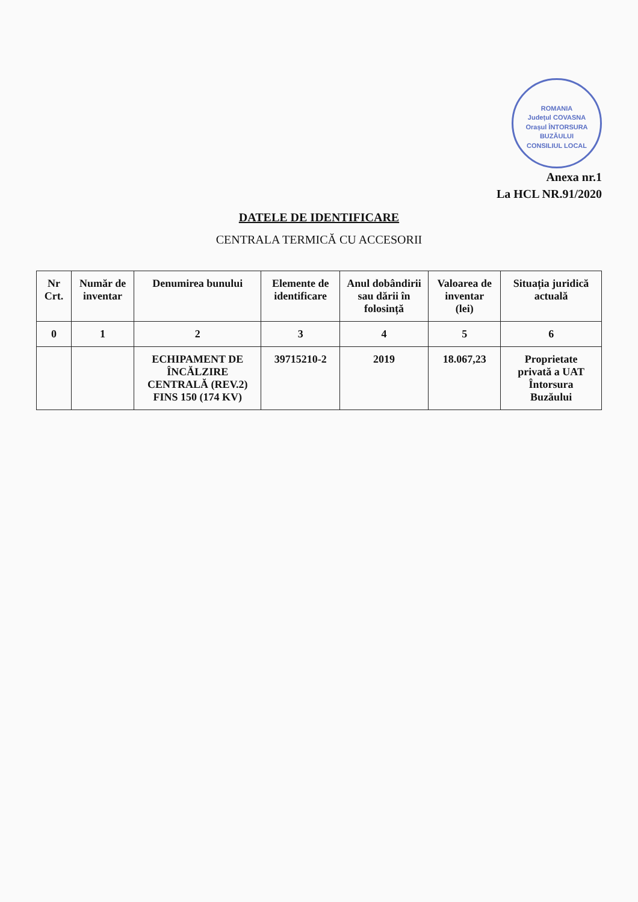ROMANIA
Județul COVASNA
Orașul ÎNTORSURA BUZĂULUI
CONSILIUL LOCAL
Anexa nr.1
La HCL NR.91/2020
DATELE DE IDENTIFICARE
CENTRALA TERMICĂ CU ACCESORII
| Nr Crt. | Număr de inventar | Denumirea bunului | Elemente de identificare | Anul dobândirii sau dării în folosință | Valoarea de inventar (lei) | Situația juridică actuală |
| --- | --- | --- | --- | --- | --- | --- |
| 0 | 1 | 2 | 3 | 4 | 5 | 6 |
| | | ECHIPAMENT DE ÎNCĂLZIRE CENTRALĂ (REV.2) FINS 150 (174 KV) | 39715210-2 | 2019 | 18.067,23 | Proprietate privată a UAT Întorsura Buzăului |